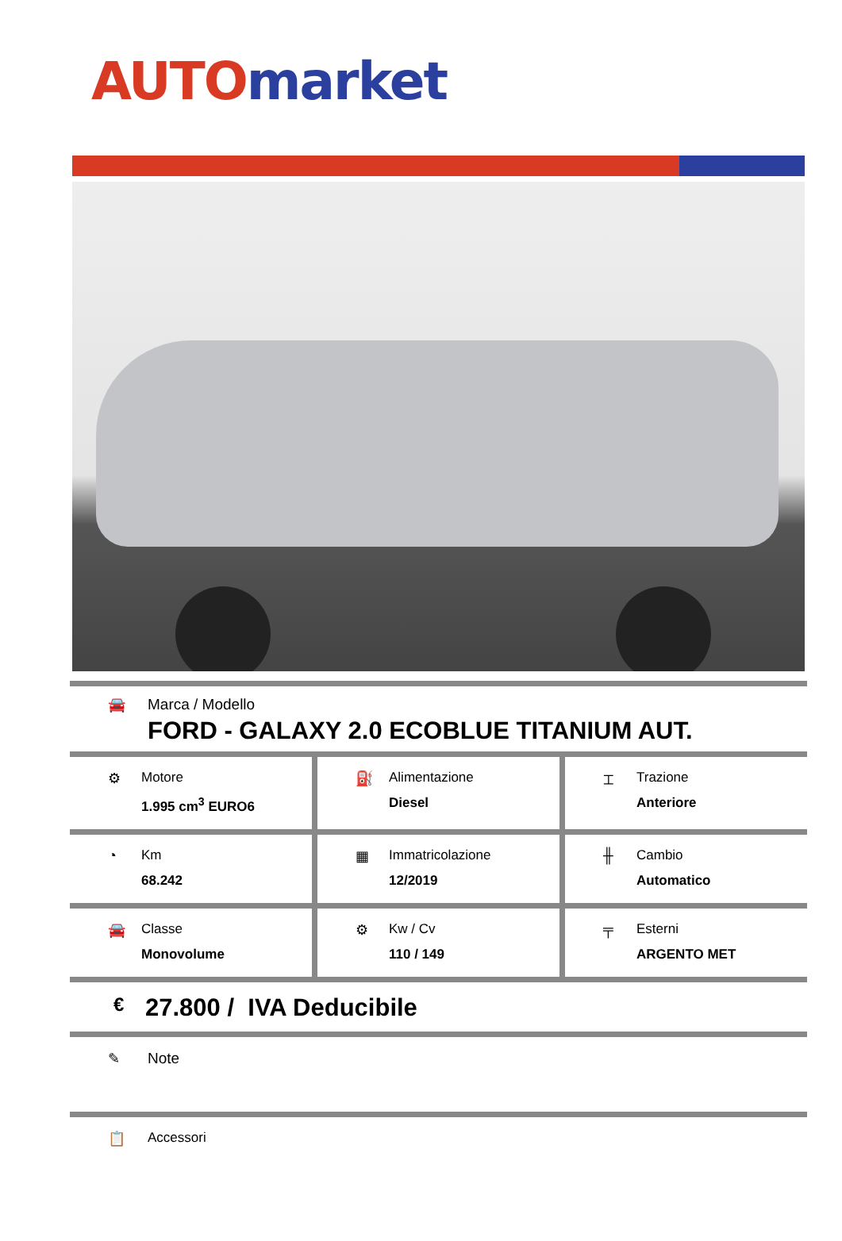AUTO market
🚘 Marca / Modello
FORD - GALAXY 2.0 ECOBLUE TITANIUM AUT.
⚙ Motore
1.995 cm<sup>3</sup> EURO6
⛽ Alimentazione
Diesel
⌶ Trazione
Anteriore
◔ Km
68.242
▦ Immatricolazione
12/2019
╫ Cambio
Automatico
🚘 Classe
Monovolume
⚙ Kw / Cv
110 / 149
╤ Esterni
ARGENTO MET
€
27.800 / IVA Deducibile
✎ Note
📋 Accessori